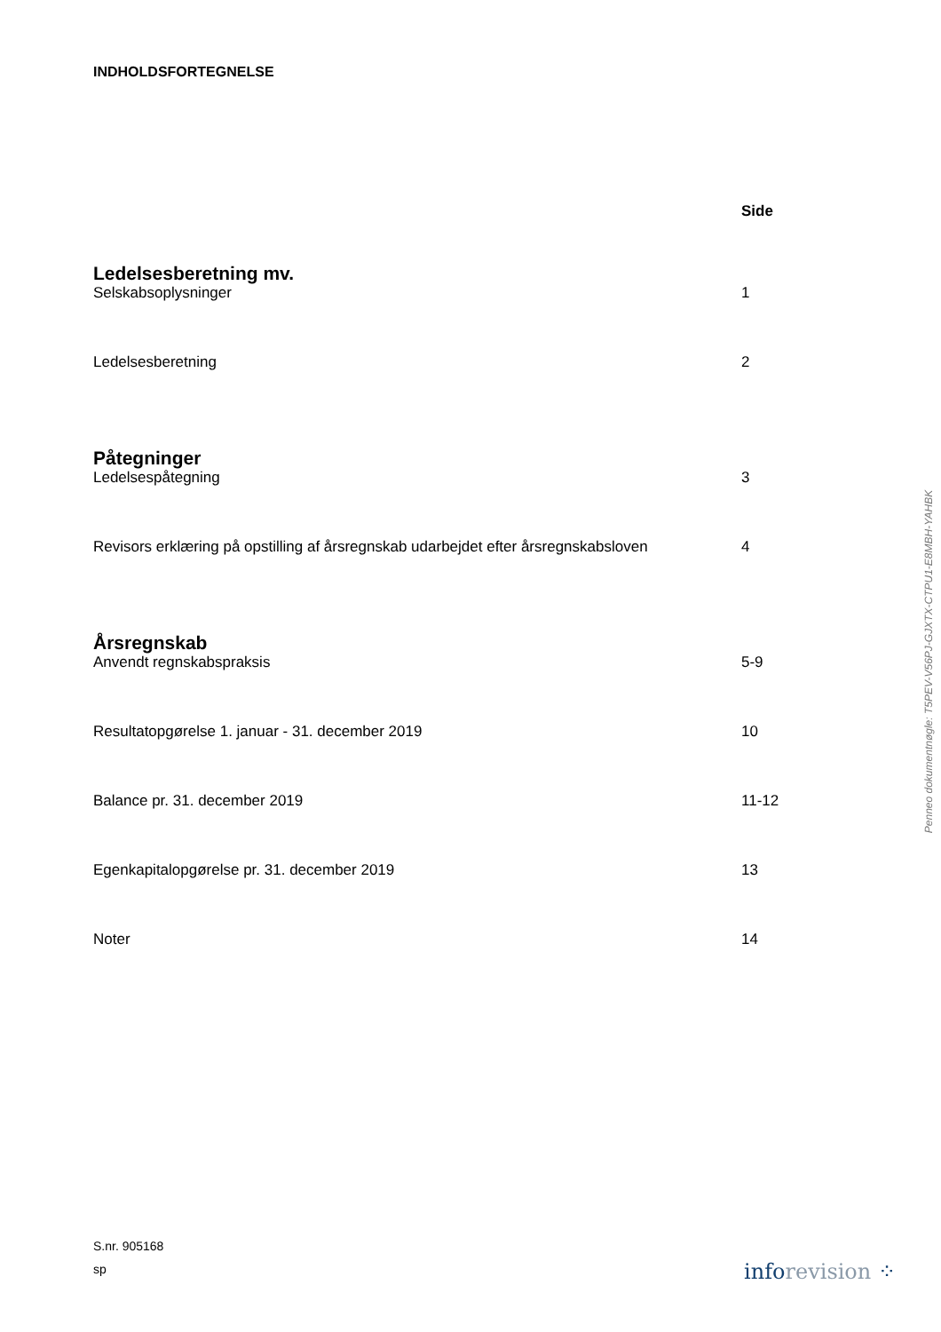INDHOLDSFORTEGNELSE
Side
Ledelsesberetning mv.
Selskabsoplysninger 1
Ledelsesberetning 2
Påtegninger
Ledelsespåtegning 3
Revisors erklæring på opstilling af årsregnskab udarbejdet efter årsregnskabsloven
4
Årsregnskab
Anvendt regnskabspraksis 5-9
Resultatopgørelse 1. januar - 31. december 2019 10
Balance pr. 31. december 2019 11-12
Egenkapitalopgørelse pr. 31. december 2019 13
Noter 14
S.nr. 905168
sp
inforevision ⁘
Penneo dokumentnøgle: T5PEV-V56PJ-GJXTX-CTPU1-E8MBH-YAHBK